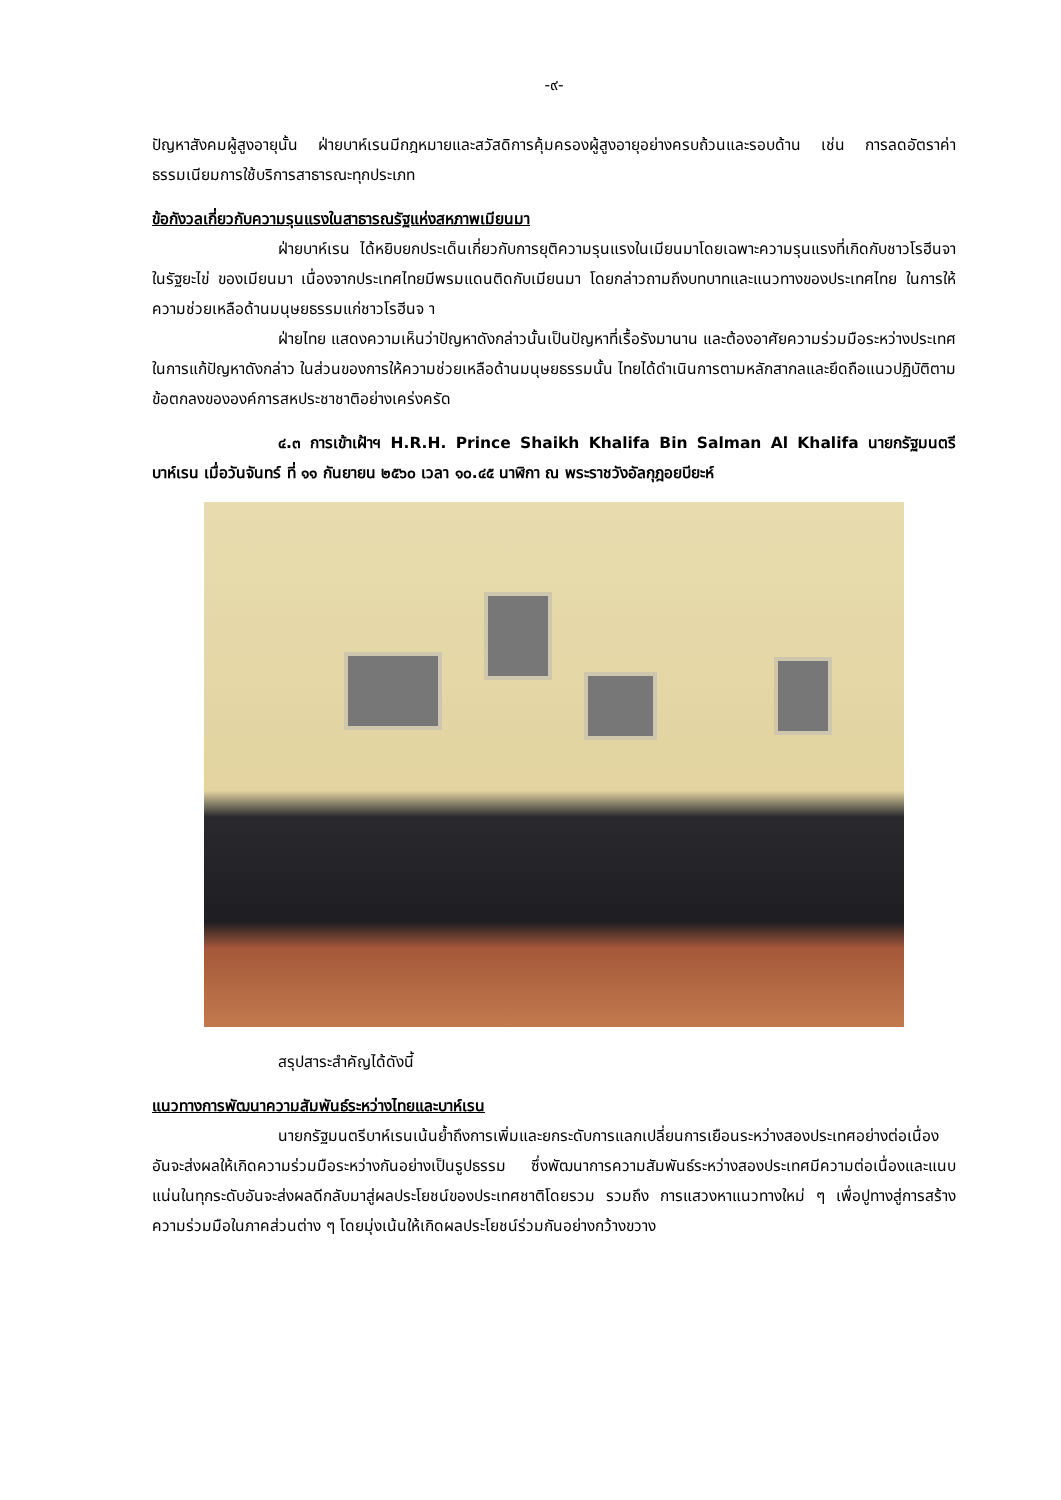-๙-
ปัญหาสังคมผู้สูงอายุนั้น ฝ่ายบาห์เรนมีกฎหมายและสวัสดิการคุ้มครองผู้สูงอายุอย่างครบถ้วนและรอบด้าน เช่น การลดอัตราค่าธรรมเนียมการใช้บริการสาธารณะทุกประเภท
ข้อกังวลเกี่ยวกับความรุนแรงในสาธารณรัฐแห่งสหภาพเมียนมา
ฝ่ายบาห์เรน ได้หยิบยกประเด็นเกี่ยวกับการยุติความรุนแรงในเมียนมาโดยเฉพาะความรุนแรงที่เกิดกับชาวโรฮีนจาในรัฐยะไข่ ของเมียนมา เนื่องจากประเทศไทยมีพรมแดนติดกับเมียนมา โดยกล่าวถามถึงบทบาทและแนวทางของประเทศไทย ในการให้ความช่วยเหลือด้านมนุษยธรรมแก่ชาวโรฮีนจ า
ฝ่ายไทย แสดงความเห็นว่าปัญหาดังกล่าวนั้นเป็นปัญหาที่เรื้อรังมานาน และต้องอาศัยความร่วมมือระหว่างประเทศในการแก้ปัญหาดังกล่าว ในส่วนของการให้ความช่วยเหลือด้านมนุษยธรรมนั้น ไทยได้ดำเนินการตามหลักสากลและยึดถือแนวปฏิบัติตามข้อตกลงขององค์การสหประชาชาติอย่างเคร่งครัด
๔.๓ การเข้าเฝ้าฯ H.R.H. Prince Shaikh Khalifa Bin Salman Al Khalifa นายกรัฐมนตรีบาห์เรน เมื่อวันจันทร์ ที่ ๑๑ กันยายน ๒๕๖๐ เวลา ๑๐.๔๕ นาฬิกา ณ พระราชวังอัลกุฎอยบียะห์
สรุปสาระสำคัญได้ดังนี้
แนวทางการพัฒนาความสัมพันธ์ระหว่างไทยและบาห์เรน
นายกรัฐมนตรีบาห์เรนเน้นย้ำถึงการเพิ่มและยกระดับการแลกเปลี่ยนการเยือนระหว่างสองประเทศอย่างต่อเนื่องอันจะส่งผลให้เกิดความร่วมมือระหว่างกันอย่างเป็นรูปธรรม ซึ่งพัฒนาการความสัมพันธ์ระหว่างสองประเทศมีความต่อเนื่องและแนบแน่นในทุกระดับอันจะส่งผลดีกลับมาสู่ผลประโยชน์ของประเทศชาติโดยรวม รวมถึง การแสวงหาแนวทางใหม่ ๆ เพื่อปูทางสู่การสร้างความร่วมมือในภาคส่วนต่าง ๆ โดยมุ่งเน้นให้เกิดผลประโยชน์ร่วมกันอย่างกว้างขวาง